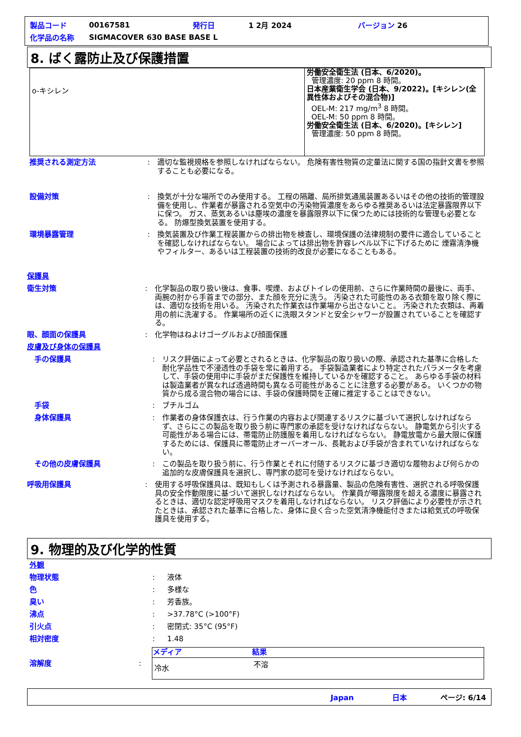| 製品コード | 00167581 | 発行日 | 1 2月 2024 | バージョン 26 |
| 化学品の名称 | SIGMACOVER 630 BASE BASE L | | | |
8. ばく露防止及び保護措置
| o-キシレン | 労働安全衛生法 (日本、6/2020)。 管理濃度: 20 ppm 8 時間。 日本産業衛生学会 (日本、9/2022)。[キシレン(全異性体およびその混合物)] OEL-M: 217 mg/m<sup>3</sup> 8 時間。 OEL-M: 50 ppm 8 時間。 労働安全衛生法 (日本、6/2020)。[キシレン] 管理濃度: 50 ppm 8 時間。 |
推奨される測定方法 : 適切な監視規格を参照しなければならない。 危険有害性物質の定量法に関する国の指針文書を参照することも必要になる。
設備対策 : 換気が十分な場所でのみ使用する。 工程の隔離、局所排気通風装置あるいはその他の技術的管理設備を使用し、作業者が暴露される空気中の汚染物質濃度をあらゆる推奨あるいは法定暴露限界以下に保つ。 ガス、蒸気あるいは塵埃の濃度を暴露限界以下に保つためには技術的な管理も必要となる。 防爆型換気装置を使用する。
環境暴露管理 : 換気装置及び作業工程装置からの排出物を検査し、環境保護の法律規制の要件に適合していることを確認しなければならない。 場合によっては排出物を許容レベル以下に下げるために 煙霧清浄機やフィルター、あるいは工程装置の技術的改良が必要になることもある。
保護具
衛生対策 : 化学製品の取り扱い後は、食事、喫煙、およびトイレの使用前、さらに作業時間の最後に、両手、両腕の肘から手首までの部分、また顔を充分に洗う。 汚染された可能性のある衣類を取り除く際には、適切な技術を用いる。 汚染された作業衣は作業場から出さないこと。 汚染された衣類は、再着用の前に洗濯する。 作業場所の近くに洗眼スタンドと安全シャワーが設置されていることを確認する。
眼、顔面の保護具 : 化学物はねよけゴーグルおよび顔面保護
皮膚及び身体の保護具
手の保護具 : リスク評価によって必要とされるときは、化学製品の取り扱いの際、承認された基準に合格した耐化学品性で不浸透性の手袋を常に着用する。 手袋製造業者により特定されたパラメータを考慮して、手袋の使用中に手袋がまだ保護性を維持しているかを確認すること。 あらゆる手袋の材料は製造業者が異なれば透過時間も異なる可能性があることに注意する必要がある。 いくつかの物質から成る混合物の場合には、手袋の保護時間を正確に推定することはできない。
手袋 : ブチルゴム
身体保護具 : 作業者の身体保護衣は、行う作業の内容および関連するリスクに基づいて選択しなければならず、さらにこの製品を取り扱う前に専門家の承認を受けなければならない。 静電気から引火する可能性がある場合には、帯電防止防護服を着用しなければならない。 静電放電から最大限に保護するためには、保護具に帯電防止オーバーオール、長靴および手袋が含まれていなければならない。
その他の皮膚保護具 : この製品を取り扱う前に、行う作業とそれに付随するリスクに基づき適切な履物および何らかの追加的な皮膚保護具を選択し、専門家の認可を受けなければならない。
呼吸用保護具 : 使用する呼吸保護具は、既知もしくは予測される暴露量、製品の危険有害性、選択される呼吸保護具の安全作動限度に基づいて選択しなければならない。 作業員が曝露限度を超える濃度に暴露されるときは、適切な認定呼吸用マスクを着用しなければならない。 リスク評価により必要性が示されたときは、承認された基準に合格した、身体に良く合った空気清浄機能付きまたは給気式の呼吸保護具を使用する。
9. 物理的及び化学的性質
外観
物理状態 : 液体
色 : 多様な
臭い : 芳香族。
沸点 : >37.78°C (>100°F)
引火点 : 密閉式: 35°C (95°F)
相対密度 : 1.48
溶解度 :
| メディア | 結果 |
| --- | --- |
| 冷水 | 不溶 |
Japan 日本 ページ: 6/14